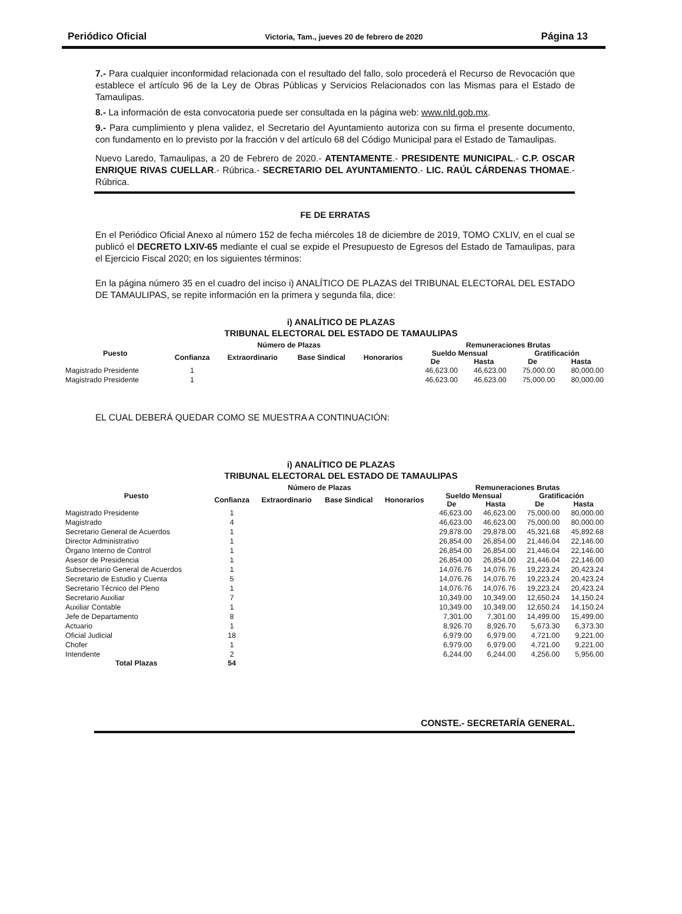Periódico Oficial Victoria, Tam., jueves 20 de febrero de 2020 Página 13
7.- Para cualquier inconformidad relacionada con el resultado del fallo, solo procederá el Recurso de Revocación que establece el artículo 96 de la Ley de Obras Públicas y Servicios Relacionados con las Mismas para el Estado de Tamaulipas.
8.- La información de esta convocatoria puede ser consultada en la página web: www.nld.gob.mx.
9.- Para cumplimiento y plena validez, el Secretario del Ayuntamiento autoriza con su firma el presente documento, con fundamento en lo previsto por la fracción v del artículo 68 del Código Municipal para el Estado de Tamaulipas.
Nuevo Laredo, Tamaulipas, a 20 de Febrero de 2020.- ATENTAMENTE.- PRESIDENTE MUNICIPAL.- C.P. OSCAR ENRIQUE RIVAS CUELLAR.- Rúbrica.- SECRETARIO DEL AYUNTAMIENTO.- LIC. RAÚL CÁRDENAS THOMAE.- Rúbrica.
FE DE ERRATAS
En el Periódico Oficial Anexo al número 152 de fecha miércoles 18 de diciembre de 2019, TOMO CXLIV, en el cual se publicó el DECRETO LXIV-65 mediante el cual se expide el Presupuesto de Egresos del Estado de Tamaulipas, para el Ejercicio Fiscal 2020; en los siguientes términos:
En la página número 35 en el cuadro del inciso i) ANALÍTICO DE PLAZAS del TRIBUNAL ELECTORAL DEL ESTADO DE TAMAULIPAS, se repite información en la primera y segunda fila, dice:
i) ANALÍTICO DE PLAZAS
TRIBUNAL ELECTORAL DEL ESTADO DE TAMAULIPAS
| Puesto | Número de Plazas | | | | Remuneraciones Brutas | | | |
| --- | --- | --- | --- | --- | --- | --- | --- | --- |
| | Confianza | Extraordinario | Base Sindical | Honorarios | Sueldo Mensual | | Gratificación | |
| | | | | | De | Hasta | De | Hasta |
| Magistrado Presidente | 1 | | | | 46,623.00 | 46,623.00 | 75,000.00 | 80,000.00 |
| Magistrado Presidente | 1 | | | | 46,623.00 | 46,623.00 | 75,000.00 | 80,000.00 |
EL CUAL DEBERÁ QUEDAR COMO SE MUESTRA A CONTINUACIÓN:
i) ANALÍTICO DE PLAZAS
TRIBUNAL ELECTORAL DEL ESTADO DE TAMAULIPAS
| Puesto | Número de Plazas | | | | Remuneraciones Brutas | | | |
| --- | --- | --- | --- | --- | --- | --- | --- | --- |
| | Confianza | Extraordinario | Base Sindical | Honorarios | Sueldo Mensual | | Gratificación | |
| | | | | | De | Hasta | De | Hasta |
| Magistrado Presidente | 1 | | | | 46,623.00 | 46,623.00 | 75,000.00 | 80,000.00 |
| Magistrado | 4 | | | | 46,623.00 | 46,623.00 | 75,000.00 | 80,000.00 |
| Secretario General de Acuerdos | 1 | | | | 29,878.00 | 29,878.00 | 45,321.68 | 45,892.68 |
| Director Administrativo | 1 | | | | 26,854.00 | 26,854.00 | 21,446.04 | 22,146.00 |
| Órgano Interno de Control | 1 | | | | 26,854.00 | 26,854.00 | 21,446.04 | 22,146.00 |
| Asesor de Presidencia | 1 | | | | 26,854.00 | 26,854.00 | 21,446.04 | 22,146.00 |
| Subsecretario General de Acuerdos | 1 | | | | 14,076.76 | 14,076.76 | 19,223.24 | 20,423.24 |
| Secretario de Estudio y Cuenta | 5 | | | | 14,076.76 | 14,076.76 | 19,223.24 | 20,423.24 |
| Secretario Técnico del Pleno | 1 | | | | 14,076.76 | 14,076.76 | 19,223.24 | 20,423.24 |
| Secretario Auxiliar | 7 | | | | 10,349.00 | 10,349.00 | 12,650.24 | 14,150.24 |
| Auxiliar Contable | 1 | | | | 10,349.00 | 10,349.00 | 12,650.24 | 14,150.24 |
| Jefe de Departamento | 8 | | | | 7,301.00 | 7,301.00 | 14,499.00 | 15,499.00 |
| Actuario | 1 | | | | 8,926.70 | 8,926.70 | 5,673.30 | 6,373.30 |
| Oficial Judicial | 18 | | | | 6,979.00 | 6,979.00 | 4,721.00 | 9,221.00 |
| Chofer | 1 | | | | 6,979.00 | 6,979.00 | 4,721.00 | 9,221.00 |
| Intendente | 2 | | | | 6,244.00 | 6,244.00 | 4,256.00 | 5,956.00 |
| Total Plazas | 54 | | | | | | | |
CONSTE.- SECRETARÍA GENERAL.